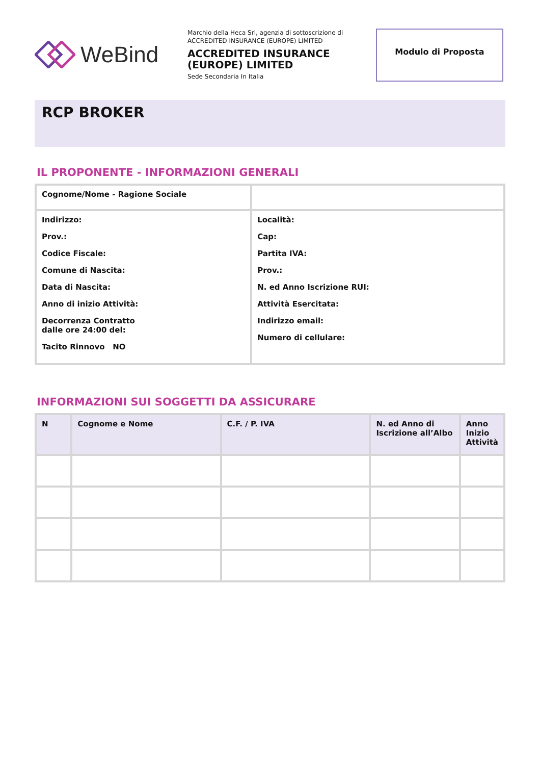WeBind
Marchio della Heca Srl, agenzia di sottoscrizione di ACCREDITED INSURANCE (EUROPE) LIMITED
ACCREDITED INSURANCE (EUROPE) LIMITED
Sede Secondaria In Italia
Modulo di Proposta
RCP BROKER
IL PROPONENTE - INFORMAZIONI GENERALI
| Cognome/Nome - Ragione Sociale | |
| Indirizzo: Prov.: Codice Fiscale: Comune di Nascita: Data di Nascita: Anno di inizio Attività: Decorrenza Contratto dalle ore 24:00 del: Tacito Rinnovo NO | Località: Cap: Partita IVA: Prov.: N. ed Anno Iscrizione RUI: Attività Esercitata: Indirizzo email: Numero di cellulare: |
INFORMAZIONI SUI SOGGETTI DA ASSICURARE
| N | Cognome e Nome | C.F. / P. IVA | N. ed Anno di Iscrizione all’Albo | Anno Inizio Attività |
| --- | --- | --- | --- | --- |